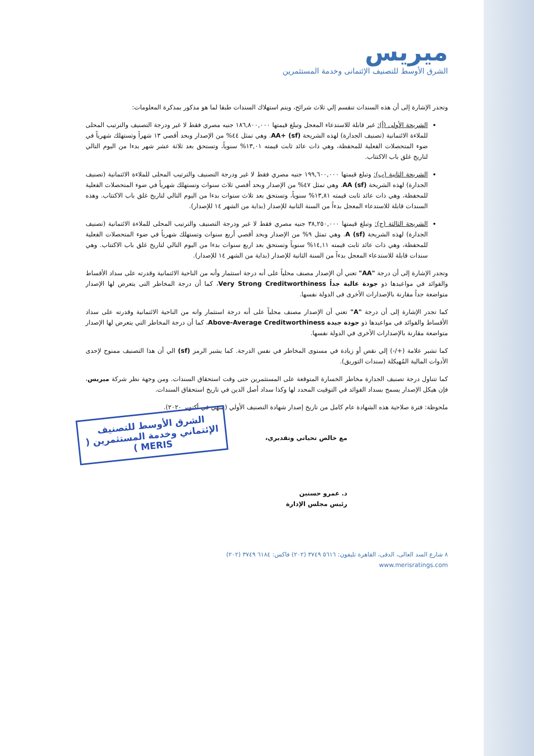ميريس
الشرق الأوسط للتصنيف الإئتمانى وخدمة المستثمرين
وتجدر الإشارة إلى أن هذه السندات تنقسم إلي ثلاث شرائح، ويتم استهلاك السندات طبقا لما هو مذكور بمذكرة المعلومات:
الشريحة الأولى (أ): غير قابلة للاستدعاء المعجل وتبلغ قيمتها ١٨٦,٨٠٠,٠٠٠ جنيه مصري فقط لا غير ودرجة التصنيف والترتيب المحلى للملاءة الائتمانية (تصنيف الجدارة) لهذه الشريحة AA+ (sf). وهي تمثل ٤٤% من الإصدار وبحد أقصي ١٣ شهراً وتستهلك شهرياً في ضوء المتحصلات الفعلية للمحفظة، وهي ذات عائد ثابت قيمته ١٣,٠١% سنوياً، وتستحق بعد ثلاثة عشر شهر بدءا من اليوم التالي لتاريخ غلق باب الاكتتاب.
الشريحة الثانية (ب): وتبلغ قيمتها ١٩٩,٦٠٠,٠٠٠ جنيه مصري فقط لا غير ودرجة التصنيف والترتيب المحلى للملاءة الائتمانية (تصنيف الجدارة) لهذه الشريحة AA (sf). وهي تمثل ٤٧% من الإصدار وبحد أقصي ثلاث سنوات وتستهلك شهرياً في ضوء المتحصلات الفعلية للمحفظة، وهي ذات عائد ثابت قيمته ١٣,٨١% سنوياً، وتستحق بعد ثلاث سنوات بدءا من اليوم التالي لتاريخ غلق باب الاكتتاب. وهذه السندات قابلة للاستدعاء المعجل بدءاً من السنة الثانية للإصدار (بداية من الشهر ١٤ للإصدار).
الشريحة الثالثة (ج): وتبلغ قيمتها ٣٨,٢٥٠,٠٠٠ جنيه مصري فقط لا غير ودرجة التصنيف والترتيب المحلى للملاءة الائتمانية (تصنيف الجدارة) لهذه الشريحة A (sf). وهي تمثل ٩% من الإصدار وبحد أقصي أربع سنوات وتستهلك شهرياً في ضوء المتحصلات الفعلية للمحفظة، وهي ذات عائد ثابت قيمته ١٤,١١% سنوياً وتستحق بعد اربع سنوات بدءا من اليوم التالي لتاريخ غلق باب الاكتتاب. وهي سندات قابلة للاستدعاء المعجل بدءاً من السنة الثانية للإصدار (بداية من الشهر ١٤ للإصدار).
وتجدر الإشارة إلى أن درجة "AA" تعني أن الإصدار مصنف محلياً على أنه درجة استثمار وأنه من الناحية الائتمانية وقدرته على سداد الأقساط والفوائد في مواعيدها ذو جودة عالية جداً Very Strong Creditworthiness، كما أن درجة المخاطر التى يتعرض لها الإصدار متواضعة جداً مقارنة بالإصدارات الأخرى فى الدولة نفسها.
كما تجدر الإشارة إلى أن درجة "A" تعني أن الإصدار مصنف محلياً على أنه درجة استثمار وانه من الناحية الائتمانية وقدرته على سداد الأقساط والفوائد في مواعيدها ذو جودة جيدة Above-Average Creditworthiness، كما أن درجة المخاطر التي يتعرض لها الإصدار متواضعة مقارنة بالإصدارات الأخرى في الدولة نفسها.
كما تشير علامة (+/-) إلي نقص أو زيادة في مستوى المخاطر في نفس الدرجة. كما يشير الرمز (sf) الي أن هذا التصنيف ممنوح لإحدى الأدوات المالية المُهيكلة (سندات التوريق).
كما تتناول درجة تصنيف الجدارة مخاطر الخسارة المتوقعة على المستثمرين حتى وقت استحقاق السندات. ومن وجهة نظر شركة ميريس، فإن هيكل الإصدار يسمح بسداد الفوائد في التوقيت المحدد لها وكذا سداد أصل الدين في تاريخ استحقاق السندات.
ملحوظة: فترة صلاحية هذه الشهادة عام كامل من تاريخ إصدار شهادة التصنيف الأولي (تنتهي في أكتوبر ٢٠٢٠).
مع خالص تحياتي وتقديري،
الشرق الأوسط للتصنيف الإئتماني وخدمة المستثمرين ( MERIS )
د. عمرو حسنين
رئيس مجلس الإدارة
٨ شارع السد العالى، الدقى، القاهرة تليفون: ٥٦١٦ ٣٧٤٩ (٢٠٢) فاكس: ٦١٨٤ ٣٧٤٩ (٢٠٢)
www.merisratings.com